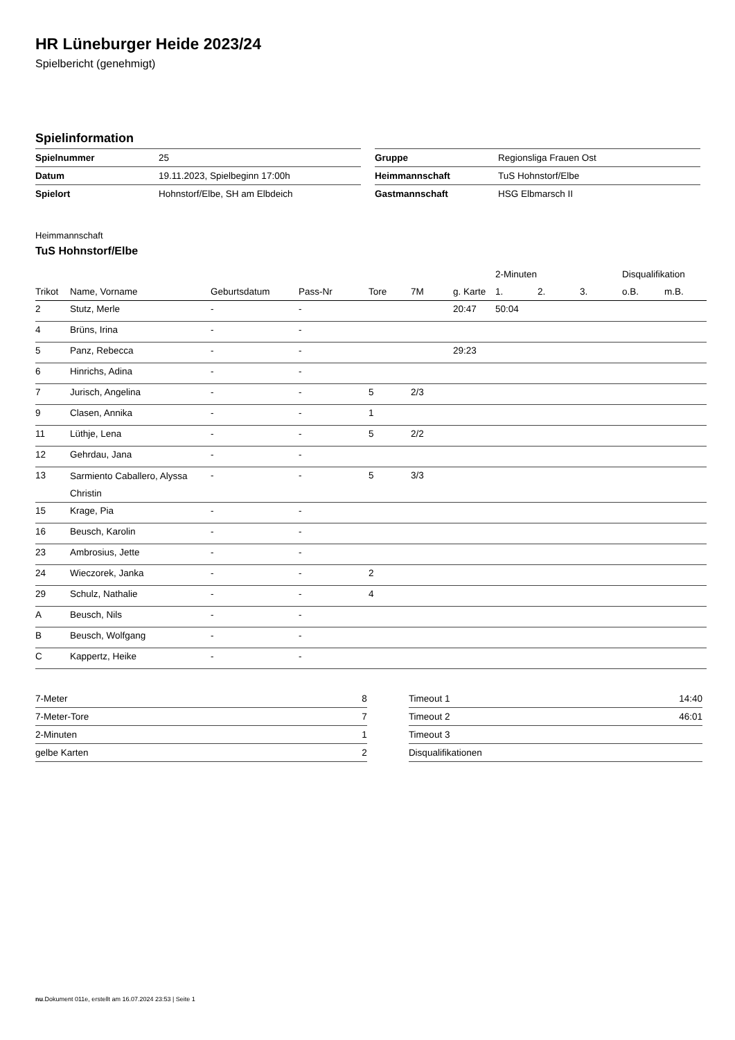HR Lüneburger Heide 2023/24
Spielbericht (genehmigt)
Spielinformation
| Spielnummer | 25 |
| Datum | 19.11.2023, Spielbeginn 17:00h |
| Spielort | Hohnstorf/Elbe, SH am Elbdeich |
| Gruppe | Regionsliga Frauen Ost |
| Heimmannschaft | TuS Hohnstorf/Elbe |
| Gastmannschaft | HSG Elbmarsch II |
Heimmannschaft
TuS Hohnstorf/Elbe
| | | | | | | | 2-Minuten | | | Disqualifikation | |
| --- | --- | --- | --- | --- | --- | --- | --- | --- | --- | --- | --- |
| Trikot | Name, Vorname | Geburtsdatum | Pass-Nr | Tore | 7M | g. Karte | 1. | 2. | 3. | o.B. | m.B. |
| 2 | Stutz, Merle | - | - | | | 20:47 | 50:04 | | | | |
| 4 | Brüns, Irina | - | - | | | | | | | | |
| 5 | Panz, Rebecca | - | - | | | 29:23 | | | | | |
| 6 | Hinrichs, Adina | - | - | | | | | | | | |
| 7 | Jurisch, Angelina | - | - | 5 | 2/3 | | | | | | |
| 9 | Clasen, Annika | - | - | 1 | | | | | | | |
| 11 | Lüthje, Lena | - | - | 5 | 2/2 | | | | | | |
| 12 | Gehrdau, Jana | - | - | | | | | | | | |
| 13 | Sarmiento Caballero, Alyssa Christin | - | - | 5 | 3/3 | | | | | | |
| 15 | Krage, Pia | - | - | | | | | | | | |
| 16 | Beusch, Karolin | - | - | | | | | | | | |
| 23 | Ambrosius, Jette | - | - | | | | | | | | |
| 24 | Wieczorek, Janka | - | - | 2 | | | | | | | |
| 29 | Schulz, Nathalie | - | - | 4 | | | | | | | |
| A | Beusch, Nils | - | - | | | | | | | | |
| B | Beusch, Wolfgang | - | - | | | | | | | | |
| C | Kappertz, Heike | - | - | | | | | | | | |
| 7-Meter | 8 |
| 7-Meter-Tore | 7 |
| 2-Minuten | 1 |
| gelbe Karten | 2 |
| Timeout 1 | 14:40 |
| Timeout 2 | 46:01 |
| Timeout 3 | |
| Disqualifikationen | |
nu.Dokument 011e, erstellt am 16.07.2024 23:53 | Seite 1